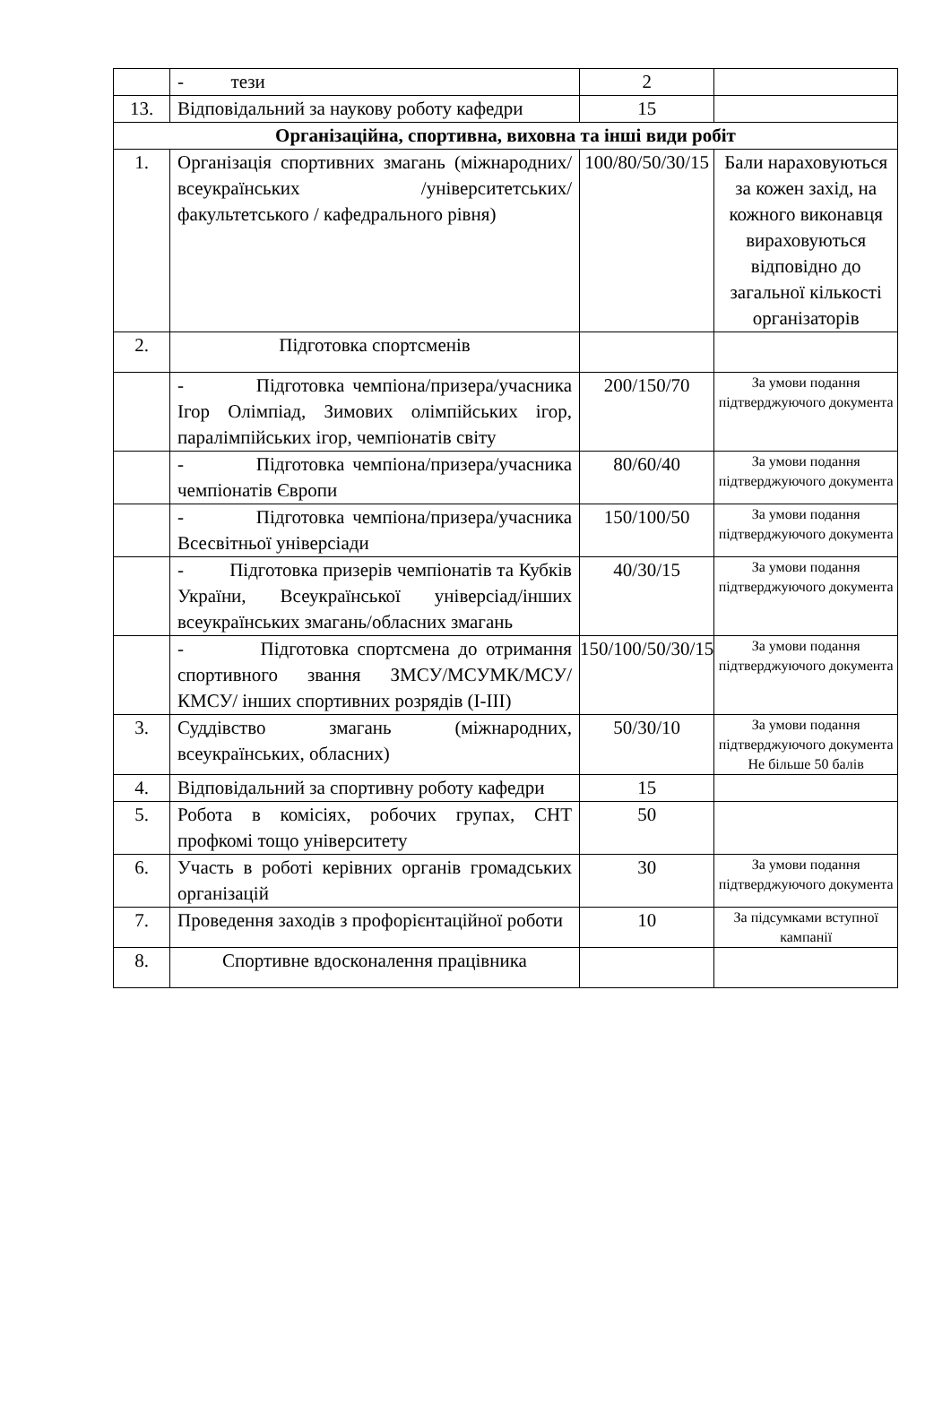| | - тези | 2 | |
| 13. | Відповідальний за наукову роботу кафедри | 15 | |
| Організаційна, спортивна, виховна та інші види робіт | | | |
| 1. | Організація спортивних змагань (міжнародних/ всеукраїнських /університетських/ факультетського / кафедрального рівня) | 100/80/50/30/15 | Бали нараховуються за кожен захід, на кожного виконавця вираховуються відповідно до загальної кількості організаторів |
| 2. | Підготовка спортсменів | | |
| | - Підготовка чемпіона/призера/учасника Ігор Олімпіад, Зимових олімпійських ігор, паралімпійських ігор, чемпіонатів світу | 200/150/70 | За умови подання підтверджуючого документа |
| | - Підготовка чемпіона/призера/учасника чемпіонатів Європи | 80/60/40 | За умови подання підтверджуючого документа |
| | - Підготовка чемпіона/призера/учасника Всесвітньої універсіади | 150/100/50 | За умови подання підтверджуючого документа |
| | - Підготовка призерів чемпіонатів та Кубків України, Всеукраїнської універсіад/інших всеукраїнських змагань/обласних змагань | 40/30/15 | За умови подання підтверджуючого документа |
| | - Підготовка спортсмена до отримання спортивного звання ЗМСУ/МСУМК/МСУ/КМСУ/ інших спортивних розрядів (І-ІІІ) | 150/100/50/30/15 | За умови подання підтверджуючого документа |
| 3. | Суддівство змагань (міжнародних, всеукраїнських, обласних) | 50/30/10 | За умови подання підтверджуючого документа Не більше 50 балів |
| 4. | Відповідальний за спортивну роботу кафедри | 15 | |
| 5. | Робота в комісіях, робочих групах, СНТ профкомі тощо університету | 50 | |
| 6. | Участь в роботі керівних органів громадських організацій | 30 | За умови подання підтверджуючого документа |
| 7. | Проведення заходів з профорієнтаційної роботи | 10 | За підсумками вступної кампанії |
| 8. | Спортивне вдосконалення працівника | | |